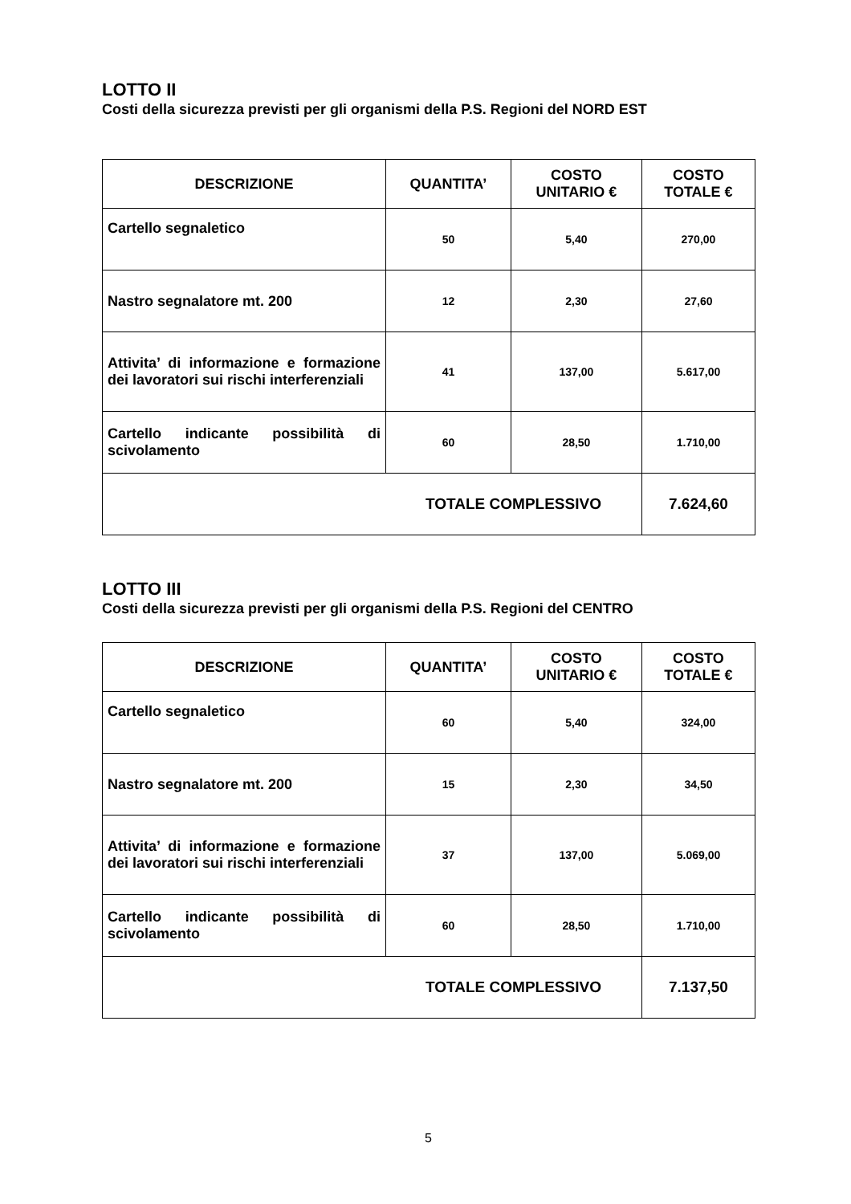LOTTO II
Costi della sicurezza previsti per gli organismi della P.S. Regioni del NORD EST
| DESCRIZIONE | QUANTITA’ | COSTO UNITARIO € | COSTO TOTALE € |
| --- | --- | --- | --- |
| Cartello segnaletico | 50 | 5,40 | 270,00 |
| Nastro segnalatore mt. 200 | 12 | 2,30 | 27,60 |
| Attivita’ di informazione e formazione dei lavoratori sui rischi interferenziali | 41 | 137,00 | 5.617,00 |
| Cartello indicante possibilità di scivolamento | 60 | 28,50 | 1.710,00 |
| TOTALE COMPLESSIVO | | | 7.624,60 |
LOTTO III
Costi della sicurezza previsti per gli organismi della P.S. Regioni del CENTRO
| DESCRIZIONE | QUANTITA’ | COSTO UNITARIO € | COSTO TOTALE € |
| --- | --- | --- | --- |
| Cartello segnaletico | 60 | 5,40 | 324,00 |
| Nastro segnalatore mt. 200 | 15 | 2,30 | 34,50 |
| Attivita’ di informazione e formazione dei lavoratori sui rischi interferenziali | 37 | 137,00 | 5.069,00 |
| Cartello indicante possibilità di scivolamento | 60 | 28,50 | 1.710,00 |
| TOTALE COMPLESSIVO | | | 7.137,50 |
5